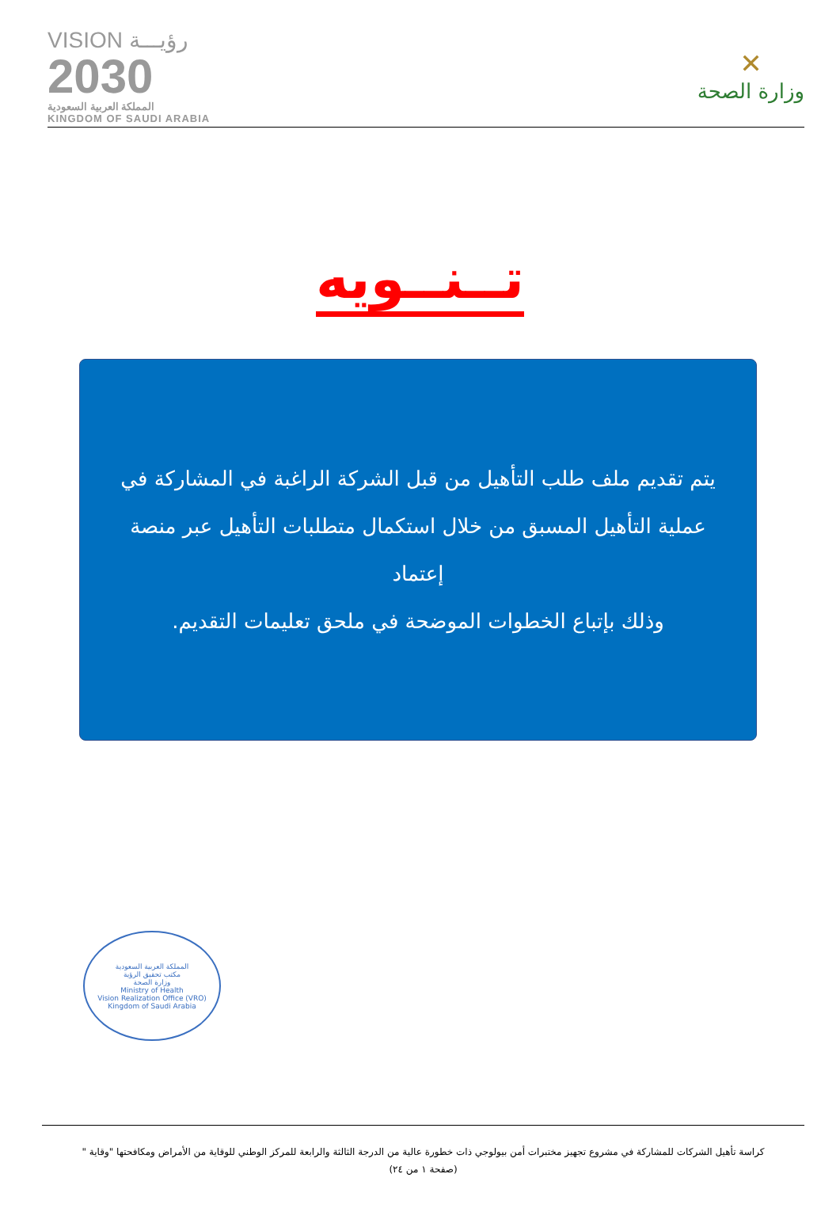VISION رؤيـــة
2030
المملكة العربية السعودية
KINGDOM OF SAUDI ARABIA
✕
وزارة الصحة
تــنــويه
يتم تقديم ملف طلب التأهيل من قبل الشركة الراغبة في المشاركة في عملية التأهيل المسبق من خلال استكمال متطلبات التأهيل عبر منصة إعتماد
وذلك بإتباع الخطوات الموضحة في ملحق تعليمات التقديم.
المملكة العربية السعودية
مكتب تحقيق الرؤية
وزارة الصحة
Ministry of Health
Vision Realization Office (VRO)
Kingdom of Saudi Arabia
كراسة تأهيل الشركات للمشاركة في مشروع تجهيز مختبرات أمن بيولوجي ذات خطورة عالية من الدرجة الثالثة والرابعة للمركز الوطني للوقاية من الأمراض ومكافحتها "وقاية "
(صفحة ١ من ٢٤)